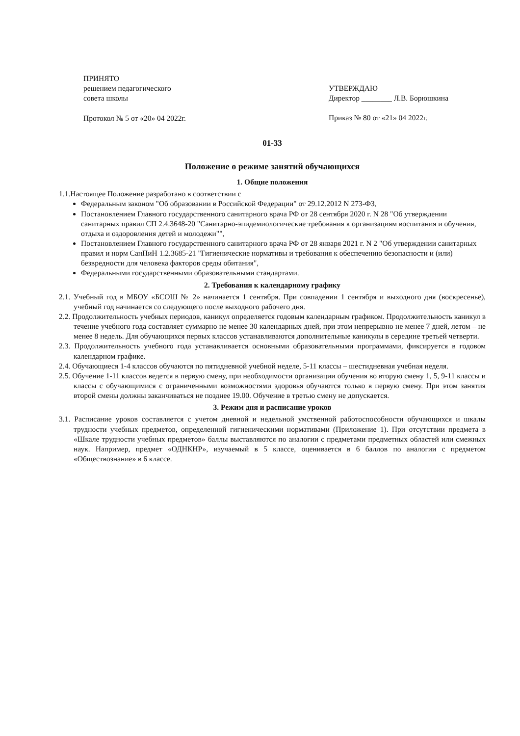ПРИНЯТО
решением педагогического
совета школы
Протокол № 5 от «20» 04 2022г.
УТВЕРЖДАЮ
Директор ________ Л.В. Борюшкина
Приказ № 80 от «21» 04 2022г.
01-33
Положение о режиме занятий обучающихся
1. Общие положения
1.1.Настоящее Положение разработано в соответствии с
Федеральным законом "Об образовании в Российской Федерации" от 29.12.2012 N 273-ФЗ,
Постановлением Главного государственного санитарного врача РФ от 28 сентября 2020 г. N 28 "Об утверждении санитарных правил СП 2.4.3648-20 "Санитарно-эпидемиологические требования к организациям воспитания и обучения, отдыха и оздоровления детей и молодежи"",
Постановлением Главного государственного санитарного врача РФ от 28 января 2021 г. N 2 "Об утверждении санитарных правил и норм СанПиН 1.2.3685-21 "Гигиенические нормативы и требования к обеспечению безопасности и (или) безвредности для человека факторов среды обитания",
Федеральными государственными образовательными стандартами.
2. Требования к календарному графику
2.1. Учебный год в МБОУ «БСОШ № 2» начинается 1 сентября. При совпадении 1 сентября и выходного дня (воскресенье), учебный год начинается со следующего после выходного рабочего дня.
2.2. Продолжительность учебных периодов, каникул определяется годовым календарным графиком. Продолжительность каникул в течение учебного года составляет суммарно не менее 30 календарных дней, при этом непрерывно не менее 7 дней, летом – не менее 8 недель. Для обучающихся первых классов устанавливаются дополнительные каникулы в середине третьей четверти.
2.3. Продолжительность учебного года устанавливается основными образовательными программами, фиксируется в годовом календарном графике.
2.4. Обучающиеся 1-4 классов обучаются по пятидневной учебной неделе, 5-11 классы – шестидневная учебная неделя.
2.5. Обучение 1-11 классов ведется в первую смену, при необходимости организации обучения во вторую смену 1, 5, 9-11 классы и классы с обучающимися с ограниченными возможностями здоровья обучаются только в первую смену. При этом занятия второй смены должны заканчиваться не позднее 19.00. Обучение в третью смену не допускается.
3. Режим дня и расписание уроков
3.1. Расписание уроков составляется с учетом дневной и недельной умственной работоспособности обучающихся и шкалы трудности учебных предметов, определенной гигиеническими нормативами (Приложение 1). При отсутствии предмета в «Шкале трудности учебных предметов» баллы выставляются по аналогии с предметами предметных областей или смежных наук. Например, предмет «ОДНКНР», изучаемый в 5 классе, оценивается в 6 баллов по аналогии с предметом «Обществознание» в 6 классе.